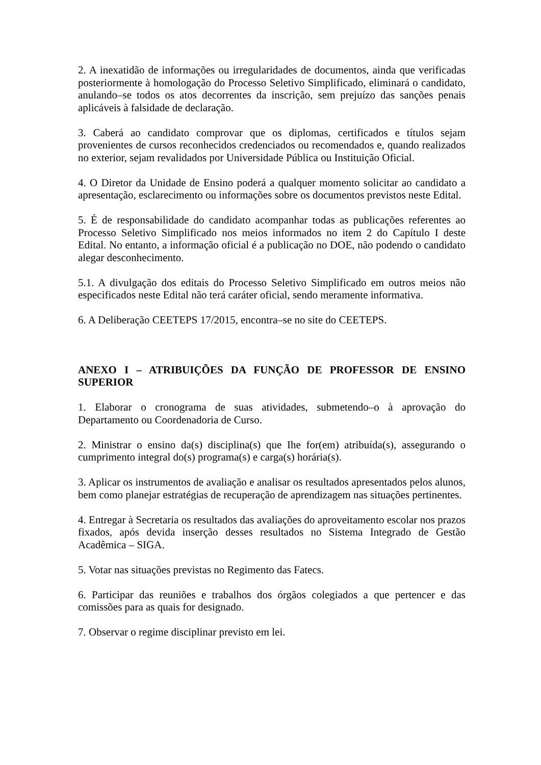2. A inexatidão de informações ou irregularidades de documentos, ainda que verificadas posteriormente à homologação do Processo Seletivo Simplificado, eliminará o candidato, anulando–se todos os atos decorrentes da inscrição, sem prejuízo das sanções penais aplicáveis à falsidade de declaração.
3. Caberá ao candidato comprovar que os diplomas, certificados e títulos sejam provenientes de cursos reconhecidos credenciados ou recomendados e, quando realizados no exterior, sejam revalidados por Universidade Pública ou Instituição Oficial.
4. O Diretor da Unidade de Ensino poderá a qualquer momento solicitar ao candidato a apresentação, esclarecimento ou informações sobre os documentos previstos neste Edital.
5. É de responsabilidade do candidato acompanhar todas as publicações referentes ao Processo Seletivo Simplificado nos meios informados no item 2 do Capítulo I deste Edital. No entanto, a informação oficial é a publicação no DOE, não podendo o candidato alegar desconhecimento.
5.1. A divulgação dos editais do Processo Seletivo Simplificado em outros meios não especificados neste Edital não terá caráter oficial, sendo meramente informativa.
6. A Deliberação CEETEPS 17/2015, encontra–se no site do CEETEPS.
ANEXO I – ATRIBUIÇÕES DA FUNÇÃO DE PROFESSOR DE ENSINO SUPERIOR
1. Elaborar o cronograma de suas atividades, submetendo–o à aprovação do Departamento ou Coordenadoria de Curso.
2. Ministrar o ensino da(s) disciplina(s) que Ihe for(em) atribuída(s), assegurando o cumprimento integral do(s) programa(s) e carga(s) horária(s).
3. Aplicar os instrumentos de avaliação e analisar os resultados apresentados pelos alunos, bem como planejar estratégias de recuperação de aprendizagem nas situações pertinentes.
4. Entregar à Secretaria os resultados das avaliações do aproveitamento escolar nos prazos fixados, após devida inserção desses resultados no Sistema Integrado de Gestão Acadêmica – SIGA.
5. Votar nas situações previstas no Regimento das Fatecs.
6. Participar das reuniões e trabalhos dos órgãos colegiados a que pertencer e das comissões para as quais for designado.
7. Observar o regime disciplinar previsto em lei.